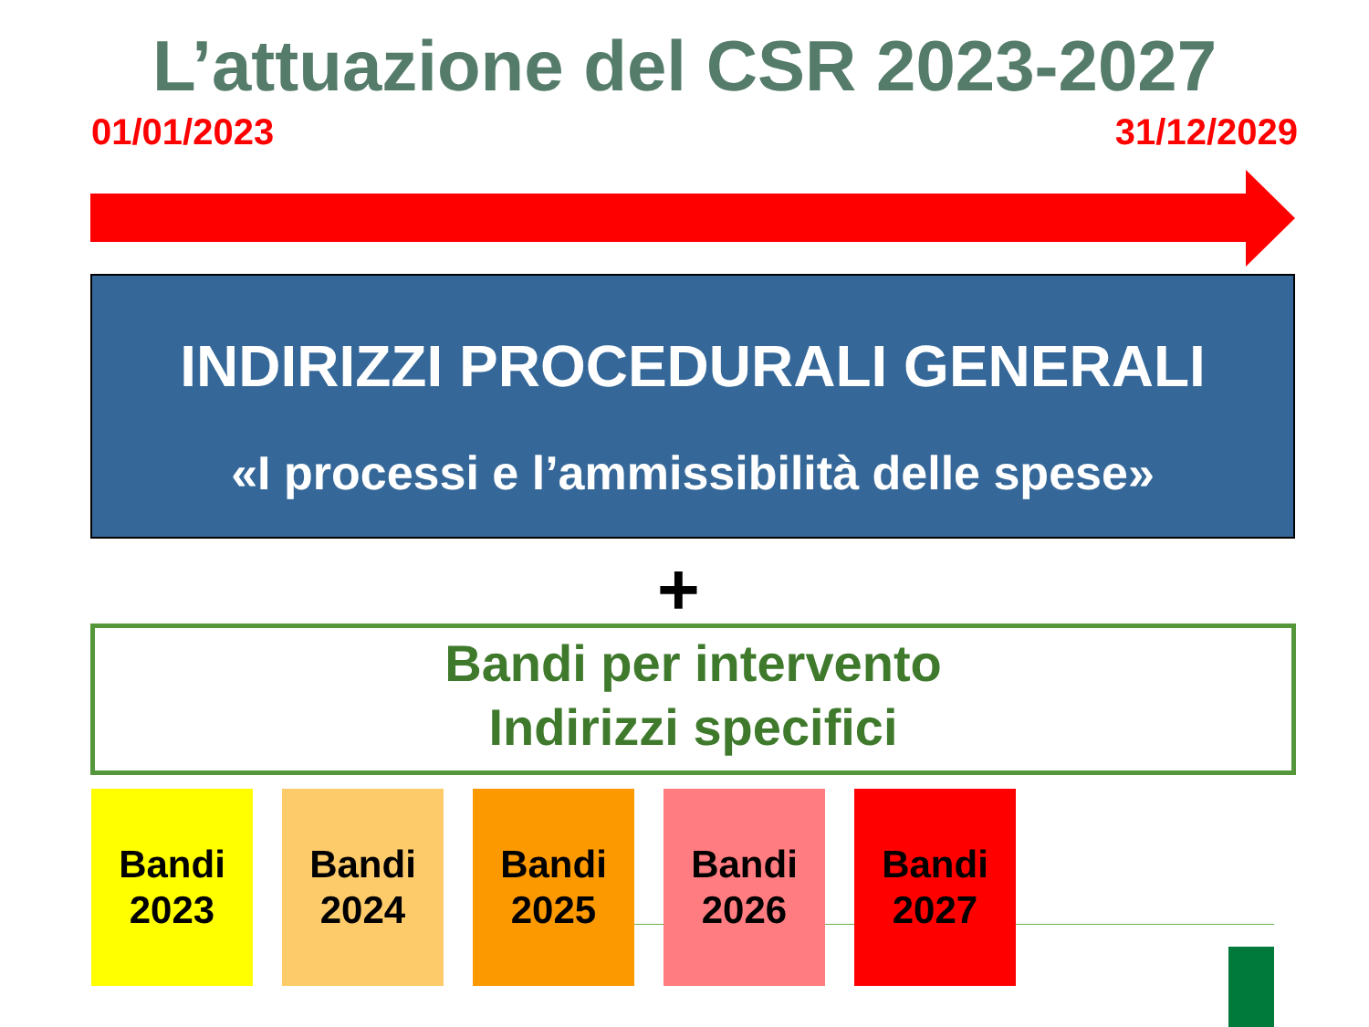L’attuazione del CSR 2023-2027
01/01/2023 31/12/2029
INDIRIZZI PROCEDURALI GENERALI
«I processi e l’ammissibilità delle spese»
+
Bandi per intervento
Indirizzi specifici
Bandi
2023
Bandi
2024
Bandi
2025
Bandi
2026
Bandi
2027